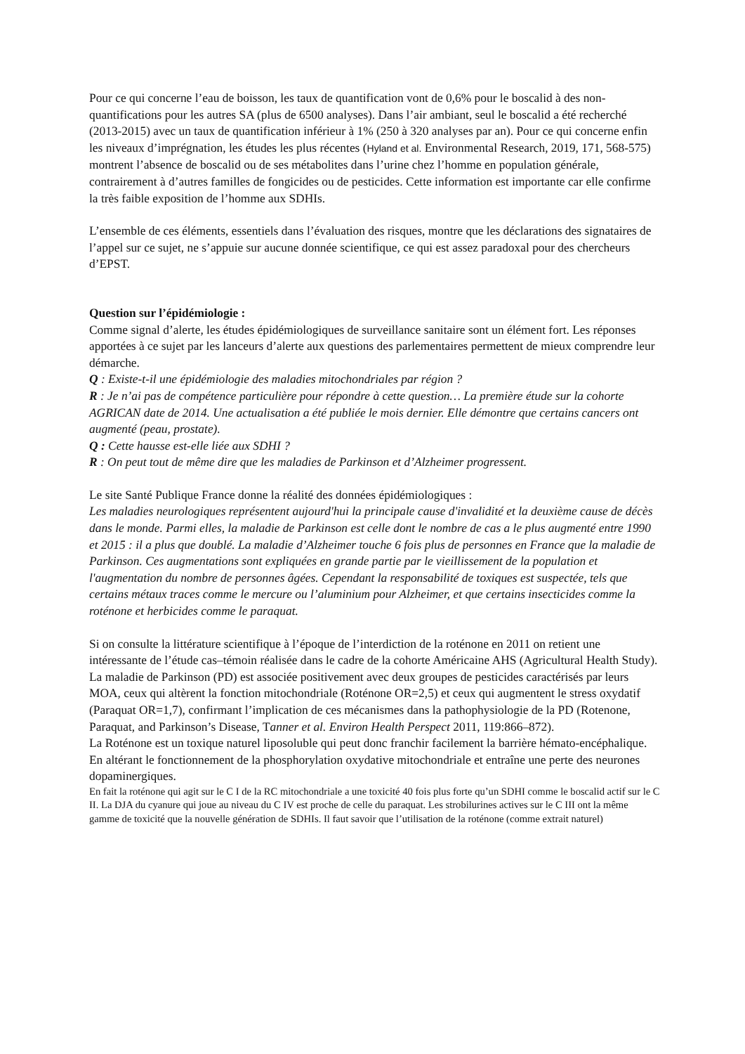Pour ce qui concerne l’eau de boisson, les taux de quantification vont de 0,6% pour le boscalid à des non-quantifications pour les autres SA (plus de 6500 analyses). Dans l’air ambiant, seul le boscalid a été recherché (2013-2015) avec un taux de quantification inférieur à 1% (250 à 320 analyses par an). Pour ce qui concerne enfin les niveaux d’imprégnation, les études les plus récentes (Hyland et al. Environmental Research, 2019, 171, 568-575) montrent l’absence de boscalid ou de ses métabolites dans l’urine chez l’homme en population générale, contrairement à d’autres familles de fongicides ou de pesticides. Cette information est importante car elle confirme la très faible exposition de l’homme aux SDHIs.
L’ensemble de ces éléments, essentiels dans l’évaluation des risques, montre que les déclarations des signataires de l’appel sur ce sujet, ne s’appuie sur aucune donnée scientifique, ce qui est assez paradoxal pour des chercheurs d’EPST.
Question sur l’épidémiologie :
Comme signal d’alerte, les études épidémiologiques de surveillance sanitaire sont un élément fort. Les réponses apportées à ce sujet par les lanceurs d’alerte aux questions des parlementaires permettent de mieux comprendre leur démarche.
Q : Existe-t-il une épidémiologie des maladies mitochondriales par région ?
R : Je n’ai pas de compétence particulière pour répondre à cette question… La première étude sur la cohorte AGRICAN date de 2014. Une actualisation a été publiée le mois dernier. Elle démontre que certains cancers ont augmenté (peau, prostate).
Q : Cette hausse est-elle liée aux SDHI ?
R : On peut tout de même dire que les maladies de Parkinson et d’Alzheimer progressent.
Le site Santé Publique France donne la réalité des données épidémiologiques :
Les maladies neurologiques représentent aujourd'hui la principale cause d'invalidité et la deuxième cause de décès dans le monde. Parmi elles, la maladie de Parkinson est celle dont le nombre de cas a le plus augmenté entre 1990 et 2015 : il a plus que doublé. La maladie d’Alzheimer touche 6 fois plus de personnes en France que la maladie de Parkinson. Ces augmentations sont expliquées en grande partie par le vieillissement de la population et l'augmentation du nombre de personnes âgées. Cependant la responsabilité de toxiques est suspectée, tels que certains métaux traces comme le mercure ou l’aluminium pour Alzheimer, et que certains insecticides comme la roténone et herbicides comme le paraquat.
Si on consulte la littérature scientifique à l’époque de l’interdiction de la roténone en 2011 on retient une intéressante de l’étude cas–témoin réalisée dans le cadre de la cohorte Américaine AHS (Agricultural Health Study). La maladie de Parkinson (PD) est associée positivement avec deux groupes de pesticides caractérisés par leurs MOA, ceux qui altèrent la fonction mitochondriale (Roténone OR=2,5) et ceux qui augmentent le stress oxydatif (Paraquat OR=1,7), confirmant l’implication de ces mécanismes dans la pathophysiologie de la PD (Rotenone, Paraquat, and Parkinson’s Disease, Tanner et al. Environ Health Perspect 2011, 119:866–872).
La Roténone est un toxique naturel liposoluble qui peut donc franchir facilement la barrière hémato-encéphalique. En altérant le fonctionnement de la phosphorylation oxydative mitochondriale et entraîne une perte des neurones dopaminergiques.
En fait la roténone qui agit sur le C I de la RC mitochondriale a une toxicité 40 fois plus forte qu’un SDHI comme le boscalid actif sur le C II. La DJA du cyanure qui joue au niveau du C IV est proche de celle du paraquat. Les strobilurines actives sur le C III ont la même gamme de toxicité que la nouvelle génération de SDHIs. Il faut savoir que l’utilisation de la roténone (comme extrait naturel)